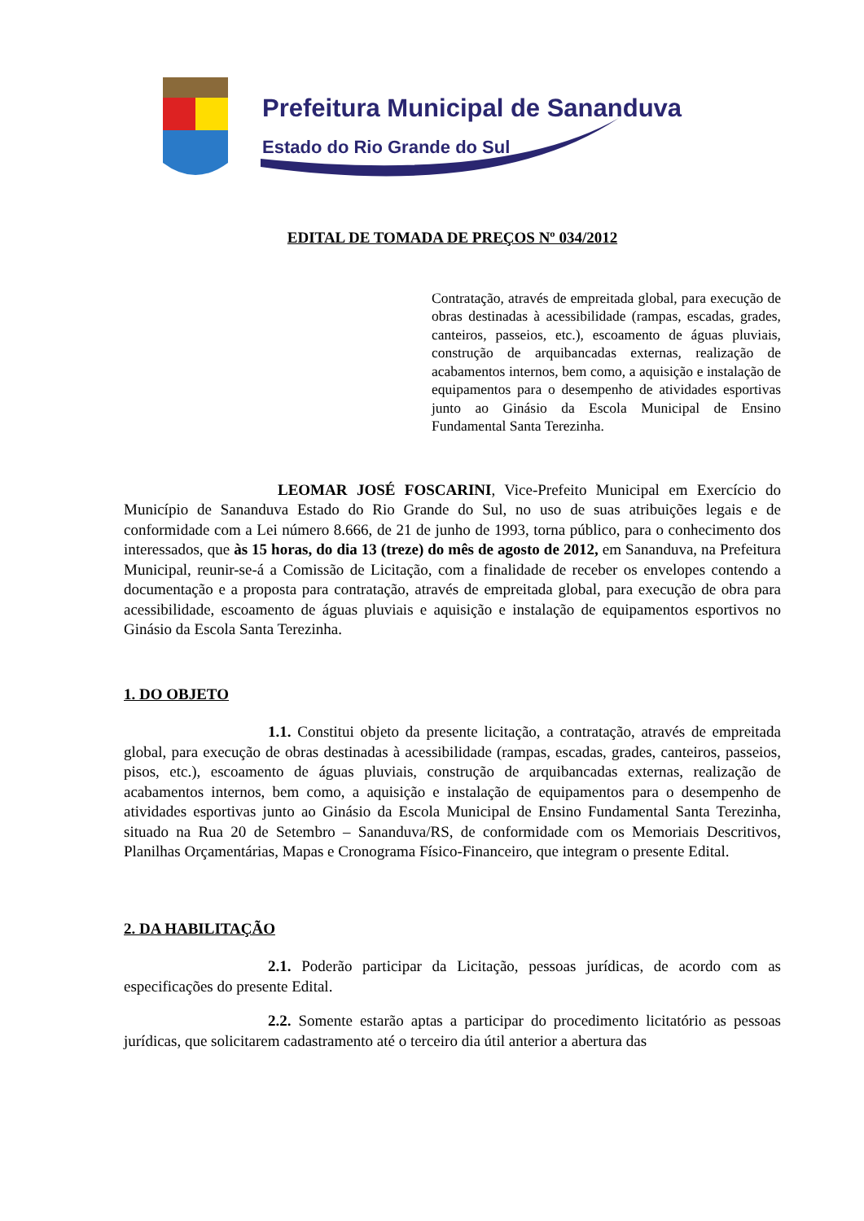Prefeitura Municipal de Sananduva
Estado do Rio Grande do Sul
EDITAL DE TOMADA DE PREÇOS Nº 034/2012
Contratação, através de empreitada global, para execução de obras destinadas à acessibilidade (rampas, escadas, grades, canteiros, passeios, etc.), escoamento de águas pluviais, construção de arquibancadas externas, realização de acabamentos internos, bem como, a aquisição e instalação de equipamentos para o desempenho de atividades esportivas junto ao Ginásio da Escola Municipal de Ensino Fundamental Santa Terezinha.
LEOMAR JOSÉ FOSCARINI, Vice-Prefeito Municipal em Exercício do Município de Sananduva Estado do Rio Grande do Sul, no uso de suas atribuições legais e de conformidade com a Lei número 8.666, de 21 de junho de 1993, torna público, para o conhecimento dos interessados, que às 15 horas, do dia 13 (treze) do mês de agosto de 2012, em Sananduva, na Prefeitura Municipal, reunir-se-á a Comissão de Licitação, com a finalidade de receber os envelopes contendo a documentação e a proposta para contratação, através de empreitada global, para execução de obra para acessibilidade, escoamento de águas pluviais e aquisição e instalação de equipamentos esportivos no Ginásio da Escola Santa Terezinha.
1. DO OBJETO
1.1. Constitui objeto da presente licitação, a contratação, através de empreitada global, para execução de obras destinadas à acessibilidade (rampas, escadas, grades, canteiros, passeios, pisos, etc.), escoamento de águas pluviais, construção de arquibancadas externas, realização de acabamentos internos, bem como, a aquisição e instalação de equipamentos para o desempenho de atividades esportivas junto ao Ginásio da Escola Municipal de Ensino Fundamental Santa Terezinha, situado na Rua 20 de Setembro – Sananduva/RS, de conformidade com os Memoriais Descritivos, Planilhas Orçamentárias, Mapas e Cronograma Físico-Financeiro, que integram o presente Edital.
2. DA HABILITAÇÃO
2.1. Poderão participar da Licitação, pessoas jurídicas, de acordo com as especificações do presente Edital.
2.2. Somente estarão aptas a participar do procedimento licitatório as pessoas jurídicas, que solicitarem cadastramento até o terceiro dia útil anterior a abertura das